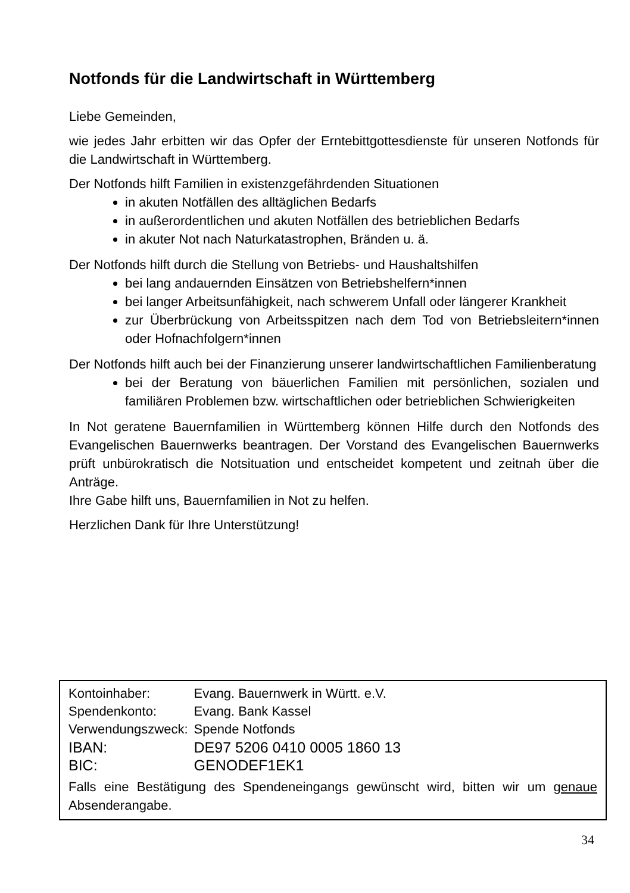Notfonds für die Landwirtschaft in Württemberg
Liebe Gemeinden,
wie jedes Jahr erbitten wir das Opfer der Erntebittgottesdienste für unseren Notfonds für die Landwirtschaft in Württemberg.
Der Notfonds hilft Familien in existenzgefährdenden Situationen
in akuten Notfällen des alltäglichen Bedarfs
in außerordentlichen und akuten Notfällen des betrieblichen Bedarfs
in akuter Not nach Naturkatastrophen, Bränden u. ä.
Der Notfonds hilft durch die Stellung von Betriebs- und Haushaltshilfen
bei lang andauernden Einsätzen von Betriebshelfern*innen
bei langer Arbeitsunfähigkeit, nach schwerem Unfall oder längerer Krankheit
zur Überbrückung von Arbeitsspitzen nach dem Tod von Betriebsleitern*innen oder Hofnachfolgern*innen
Der Notfonds hilft auch bei der Finanzierung unserer landwirtschaftlichen Familienberatung
bei der Beratung von bäuerlichen Familien mit persönlichen, sozialen und familiären Problemen bzw. wirtschaftlichen oder betrieblichen Schwierigkeiten
In Not geratene Bauernfamilien in Württemberg können Hilfe durch den Notfonds des Evangelischen Bauernwerks beantragen. Der Vorstand des Evangelischen Bauernwerks prüft unbürokratisch die Notsituation und entscheidet kompetent und zeitnah über die Anträge.
Ihre Gabe hilft uns, Bauernfamilien in Not zu helfen.
Herzlichen Dank für Ihre Unterstützung!
| Kontoinhaber: | Evang. Bauernwerk in Württ. e.V. |
| Spendenkonto: | Evang. Bank Kassel |
| Verwendungszweck: | Spende Notfonds |
| IBAN: | DE97 5206 0410 0005 1860 13 |
| BIC: | GENODEF1EK1 |
Falls eine Bestätigung des Spendeneingangs gewünscht wird, bitten wir um genaue Absenderangabe.
34